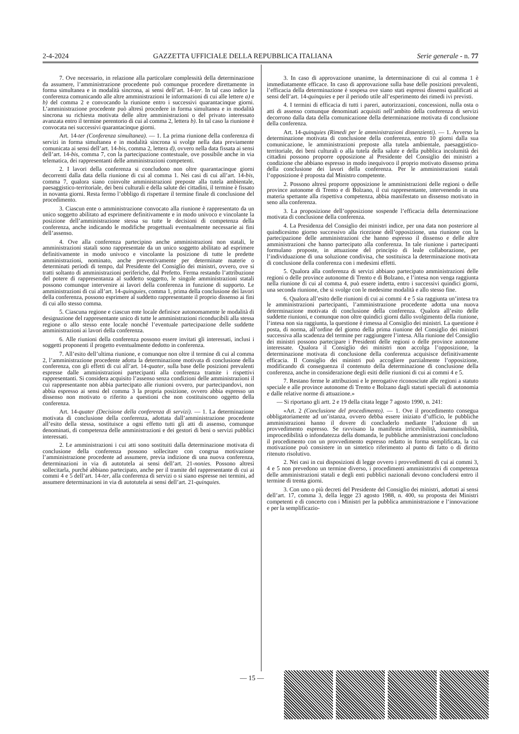2-4-2024 GAZZETTA UFFICIALE DELLA REPUBBLICA ITALIANA Serie generale - n. 77
7. Ove necessario, in relazione alla particolare complessità della determinazione da assumere, l’amministrazione procedente può comunque procedere direttamente in forma simultanea e in modalità sincrona, ai sensi dell’art. 14-ter. In tal caso indice la conferenza comunicando alle altre amministrazioni le informazioni di cui alle lettere a) e b) del comma 2 e convocando la riunione entro i successivi quarantacinque giorni. L’amministrazione procedente può altresì procedere in forma simultanea e in modalità sincrona su richiesta motivata delle altre amministrazioni o del privato interessato avanzata entro il termine perentorio di cui al comma 2, lettera b). In tal caso la riunione è convocata nei successivi quarantacinque giorni.
Art. 14-ter (Conferenza simultanea). — 1. La prima riunione della conferenza di servizi in forma simultanea e in modalità sincrona si svolge nella data previamente comunicata ai sensi dell’art. 14-bis, comma 2, lettera d), ovvero nella data fissata ai sensi dell’art. 14-bis, comma 7, con la partecipazione contestuale, ove possibile anche in via telematica, dei rappresentanti delle amministrazioni competenti.
2. I lavori della conferenza si concludono non oltre quarantacinque giorni decorrenti dalla data della riunione di cui al comma 1. Nei casi di cui all’art. 14-bis, comma 7, qualora siano coinvolte amministrazioni preposte alla tutela ambientale, paesaggistico-territoriale, dei beni culturali e della salute dei cittadini, il termine è fissato in novanta giorni. Resta fermo l’obbligo di rispettare il termine finale di conclusione del procedimento.
3. Ciascun ente o amministrazione convocato alla riunione è rappresentato da un unico soggetto abilitato ad esprimere definitivamente e in modo univoco e vincolante la posizione dell’amministrazione stessa su tutte le decisioni di competenza della conferenza, anche indicando le modifiche progettuali eventualmente necessarie ai fini dell’assenso.
4. Ove alla conferenza partecipino anche amministrazioni non statali, le amministrazioni statali sono rappresentate da un unico soggetto abilitato ad esprimere definitivamente in modo univoco e vincolante la posizione di tutte le predette amministrazioni, nominato, anche preventivamente per determinate materie o determinati periodi di tempo, dal Presidente del Consiglio dei ministri, ovvero, ove si tratti soltanto di amministrazioni periferiche, dal Prefetto. Ferma restando l’attribuzione del potere di rappresentanza al suddetto soggetto, le singole amministrazioni statali possono comunque intervenire ai lavori della conferenza in funzione di supporto. Le amministrazioni di cui all’art. 14-quinquies, comma 1, prima della conclusione dei lavori della conferenza, possono esprimere al suddetto rappresentante il proprio dissenso ai fini di cui allo stesso comma.
5. Ciascuna regione e ciascun ente locale definisce autonomamente le modalità di designazione del rappresentante unico di tutte le amministrazioni riconducibili alla stessa regione o allo stesso ente locale nonché l’eventuale partecipazione delle suddette amministrazioni ai lavori della conferenza.
6. Alle riunioni della conferenza possono essere invitati gli interessati, inclusi i soggetti proponenti il progetto eventualmente dedotto in conferenza.
7. All’esito dell’ultima riunione, e comunque non oltre il termine di cui al comma 2, l’amministrazione procedente adotta la determinazione motivata di conclusione della conferenza, con gli effetti di cui all’art. 14-quater, sulla base delle posizioni prevalenti espresse dalle amministrazioni partecipanti alla conferenza tramite i rispettivi rappresentanti. Si considera acquisito l’assenso senza condizioni delle amministrazioni il cui rappresentante non abbia partecipato alle riunioni ovvero, pur partecipandovi, non abbia espresso ai sensi del comma 3 la propria posizione, ovvero abbia espresso un dissenso non motivato o riferito a questioni che non costituiscono oggetto della conferenza.
Art. 14-quater (Decisione della conferenza di servizi). — 1. La determinazione motivata di conclusione della conferenza, adottata dall’amministrazione procedente all’esito della stessa, sostituisce a ogni effetto tutti gli atti di assenso, comunque denominati, di competenza delle amministrazioni e dei gestori di beni o servizi pubblici interessati.
2. Le amministrazioni i cui atti sono sostituiti dalla determinazione motivata di conclusione della conferenza possono sollecitare con congrua motivazione l’amministrazione procedente ad assumere, previa indizione di una nuova conferenza, determinazioni in via di autotutela ai sensi dell’art. 21-nonies. Possono altresì sollecitarla, purché abbiano partecipato, anche per il tramite del rappresentante di cui ai commi 4 e 5 dell’art. 14-ter, alla conferenza di servizi o si siano espresse nei termini, ad assumere determinazioni in via di autotutela ai sensi dell’art. 21-quinquies.
3. In caso di approvazione unanime, la determinazione di cui al comma 1 è immediatamente efficace. In caso di approvazione sulla base delle posizioni prevalenti, l’efficacia della determinazione è sospesa ove siano stati espressi dissensi qualificati ai sensi dell’art. 14-quinquies e per il periodo utile all’esperimento dei rimedi ivi previsti.
4. I termini di efficacia di tutti i pareri, autorizzazioni, concessioni, nulla osta o atti di assenso comunque denominati acquisiti nell’ambito della conferenza di servizi decorrono dalla data della comunicazione della determinazione motivata di conclusione della conferenza.
Art. 14-quinquies (Rimedi per le amministrazioni dissenzienti). — 1. Avverso la determinazione motivata di conclusione della conferenza, entro 10 giorni dalla sua comunicazione, le amministrazioni preposte alla tutela ambientale, paesaggistico-territoriale, dei beni culturali o alla tutela della salute e della pubblica incolumità dei cittadini possono proporre opposizione al Presidente del Consiglio dei ministri a condizione che abbiano espresso in modo inequivoco il proprio motivato dissenso prima della conclusione dei lavori della conferenza. Per le amministrazioni statali l’opposizione è proposta dal Ministro competente.
2. Possono altresì proporre opposizione le amministrazioni delle regioni o delle province autonome di Trento e di Bolzano, il cui rappresentante, intervenendo in una materia spettante alla rispettiva competenza, abbia manifestato un dissenso motivato in seno alla conferenza.
3. La proposizione dell’opposizione sospende l’efficacia della determinazione motivata di conclusione della conferenza.
4. La Presidenza del Consiglio dei ministri indice, per una data non posteriore al quindicesimo giorno successivo alla ricezione dell’opposizione, una riunione con la partecipazione delle amministrazioni che hanno espresso il dissenso e delle altre amministrazioni che hanno partecipato alla conferenza. In tale riunione i partecipanti formulano proposte, in attuazione del principio di leale collaborazione, per l’individuazione di una soluzione condivisa, che sostituisca la determinazione motivata di conclusione della conferenza con i medesimi effetti.
5. Qualora alla conferenza di servizi abbiano partecipato amministrazioni delle regioni o delle province autonome di Trento e di Bolzano, e l’intesa non venga raggiunta nella riunione di cui al comma 4, può essere indetta, entro i successivi quindici giorni, una seconda riunione, che si svolge con le medesime modalità e allo stesso fine.
6. Qualora all’esito delle riunioni di cui ai commi 4 e 5 sia raggiunta un’intesa tra le amministrazioni partecipanti, l’amministrazione procedente adotta una nuova determinazione motivata di conclusione della conferenza. Qualora all’esito delle suddette riunioni, e comunque non oltre quindici giorni dallo svolgimento della riunione, l’intesa non sia raggiunta, la questione è rimessa al Consiglio dei ministri. La questione è posta, di norma, all’ordine del giorno della prima riunione del Consiglio dei ministri successiva alla scadenza del termine per raggiungere l’intesa. Alla riunione del Consiglio dei ministri possono partecipare i Presidenti delle regioni o delle province autonome interessate. Qualora il Consiglio dei ministri non accolga l’opposizione, la determinazione motivata di conclusione della conferenza acquisisce definitivamente efficacia. Il Consiglio dei ministri può accogliere parzialmente l’opposizione, modificando di conseguenza il contenuto della determinazione di conclusione della conferenza, anche in considerazione degli esiti delle riunioni di cui ai commi 4 e 5.
7. Restano ferme le attribuzioni e le prerogative riconosciute alle regioni a statuto speciale e alle province autonome di Trento e Bolzano dagli statuti speciali di autonomia e dalle relative norme di attuazione.»
— Si riportano gli artt. 2 e 19 della citata legge 7 agosto 1990, n. 241:
«Art. 2 (Conclusione del procedimento). — 1. Ove il procedimento consegua obbligatoriamente ad un’istanza, ovvero debba essere iniziato d’ufficio, le pubbliche amministrazioni hanno il dovere di concluderlo mediante l’adozione di un provvedimento espresso. Se ravvisano la manifesta irricevibilità, inammissibilità, improcedibilità o infondatezza della domanda, le pubbliche amministrazioni concludono il procedimento con un provvedimento espresso redatto in forma semplificata, la cui motivazione può consistere in un sintetico riferimento al punto di fatto o di diritto ritenuto risolutivo.
2. Nei casi in cui disposizioni di legge ovvero i provvedimenti di cui ai commi 3, 4 e 5 non prevedono un termine diverso, i procedimenti amministrativi di competenza delle amministrazioni statali e degli enti pubblici nazionali devono concludersi entro il termine di trenta giorni.
3. Con uno o più decreti del Presidente del Consiglio dei ministri, adottati ai sensi dell’art. 17, comma 3, della legge 23 agosto 1988, n. 400, su proposta dei Ministri competenti e di concerto con i Ministri per la pubblica amministrazione e l’innovazione e per la semplificazio-
— 15 —